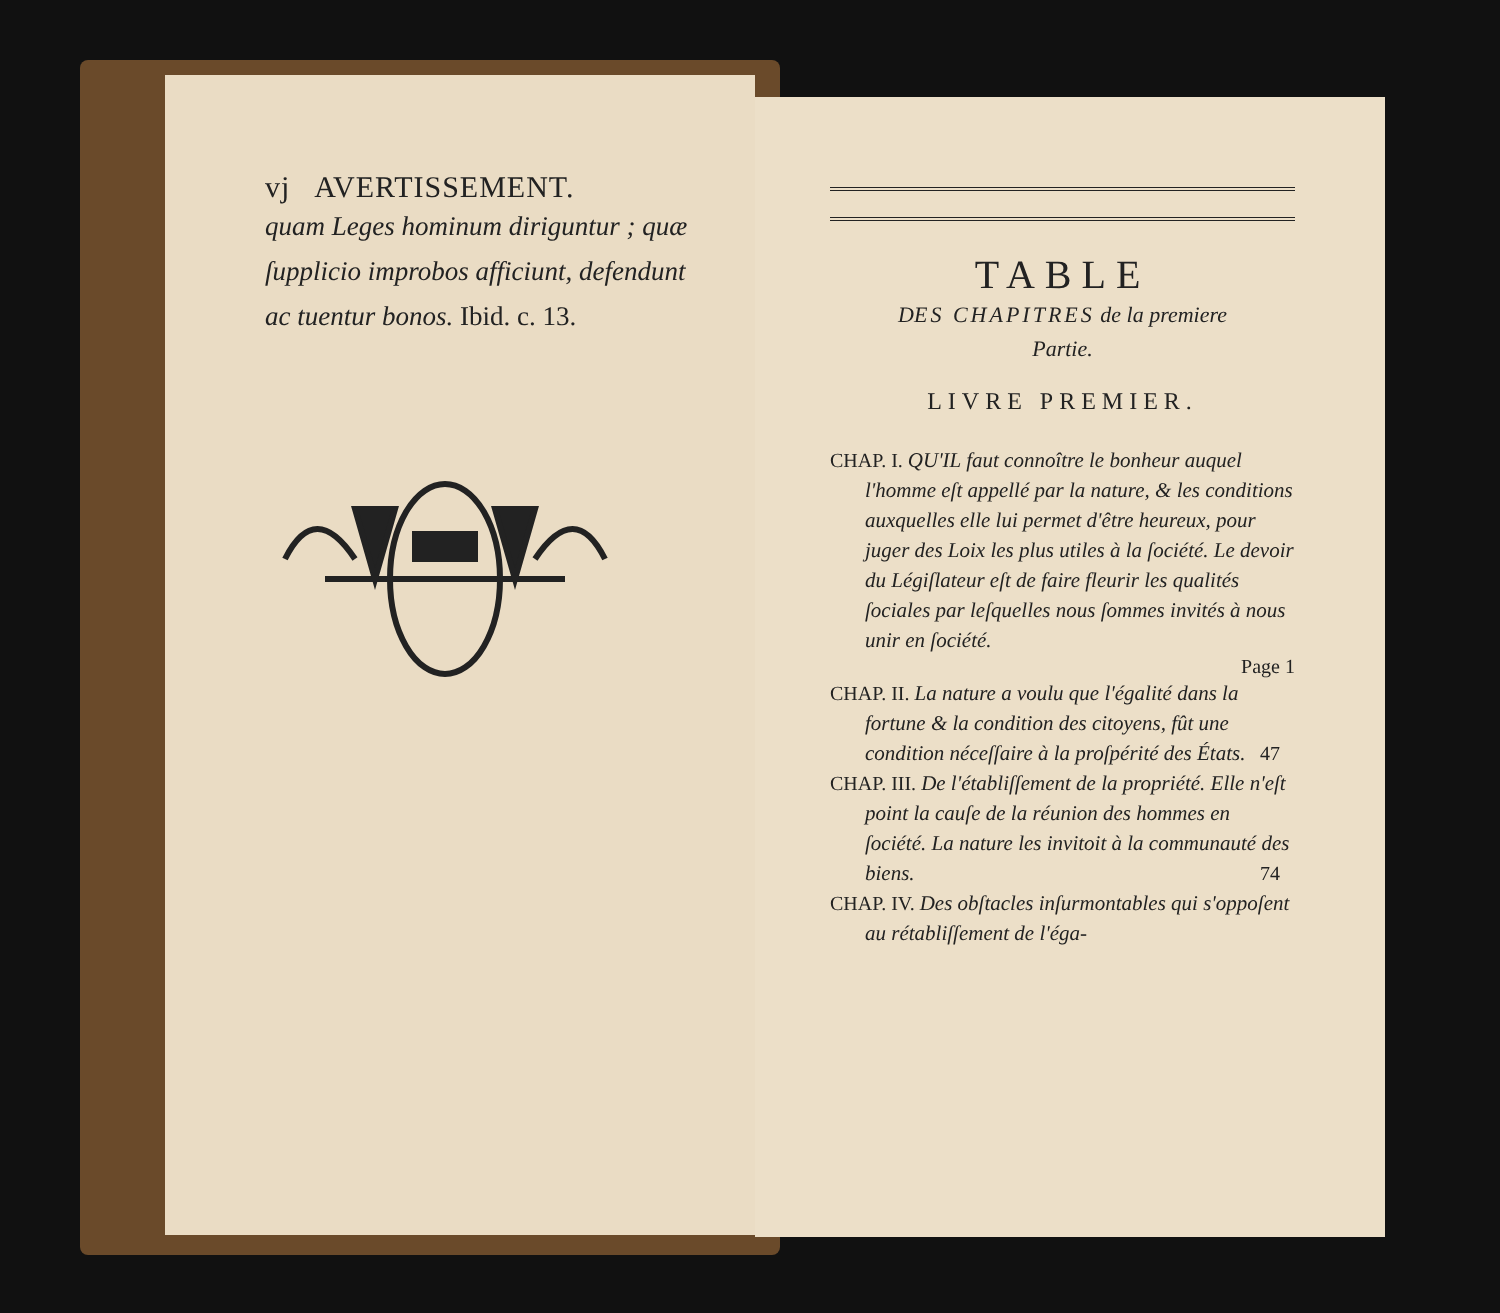vj AVERTISSEMENT.
quam Leges hominum diriguntur ; quæ ſupplicio improbos afficiunt, defendunt ac tuentur bonos. Ibid. c. 13.
TABLE
DES CHAPITRES de la premiere
Partie.
LIVRE PREMIER.
CHAP. I. QU'IL faut connoître le bonheur auquel l'homme eſt appellé par la nature, & les conditions auxquelles elle lui permet d'être heureux, pour juger des Loix les plus utiles à la ſociété. Le devoir du Légiſlateur eſt de faire fleurir les qualités ſociales par leſquelles nous ſommes invités à nous unir en ſociété.
Page 1
CHAP. II. La nature a voulu que l'égalité dans la fortune & la condition des citoyens, fût une condition néceſſaire à la proſpérité des États. 47
CHAP. III. De l'établiſſement de la propriété. Elle n'eſt point la cauſe de la réunion des hommes en ſociété. La nature les invitoit à la communauté des biens. 74
CHAP. IV. Des obſtacles inſurmontables qui s'oppoſent au rétabliſſement de l'éga-